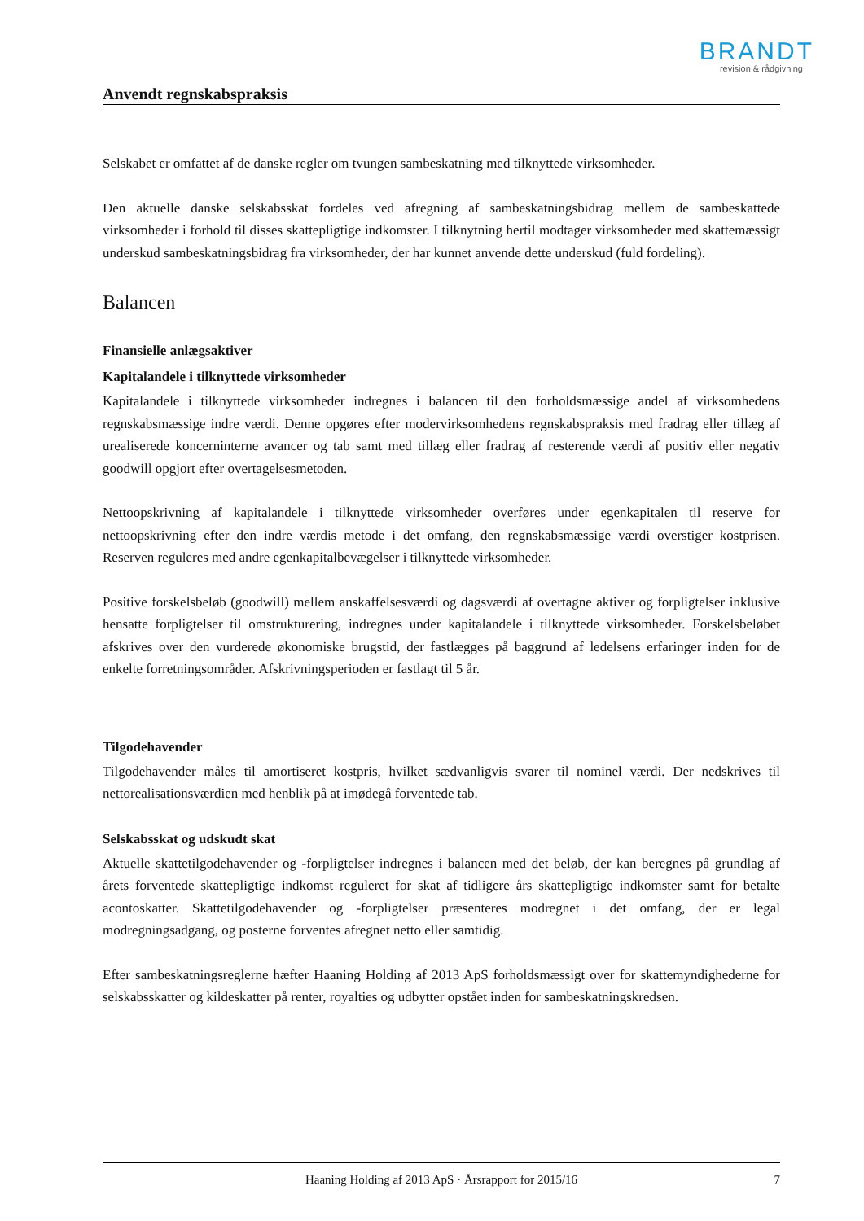BRANDT
revision & rådgivning
Anvendt regnskabspraksis
Selskabet er omfattet af de danske regler om tvungen sambeskatning med tilknyttede virksomheder.
Den aktuelle danske selskabsskat fordeles ved afregning af sambeskatningsbidrag mellem de sambeskattede virksomheder i forhold til disses skattepligtige indkomster. I tilknytning hertil modtager virksomheder med skattemæssigt underskud sambeskatningsbidrag fra virksomheder, der har kunnet anvende dette underskud (fuld fordeling).
Balancen
Finansielle anlægsaktiver
Kapitalandele i tilknyttede virksomheder
Kapitalandele i tilknyttede virksomheder indregnes i balancen til den forholdsmæssige andel af virksomhedens regnskabsmæssige indre værdi. Denne opgøres efter modervirksomhedens regnskabspraksis med fradrag eller tillæg af urealiserede koncerninterne avancer og tab samt med tillæg eller fradrag af resterende værdi af positiv eller negativ goodwill opgjort efter overtagelsesmetoden.
Nettoopskrivning af kapitalandele i tilknyttede virksomheder overføres under egenkapitalen til reserve for nettoopskrivning efter den indre værdis metode i det omfang, den regnskabsmæssige værdi overstiger kostprisen. Reserven reguleres med andre egenkapitalbevægelser i tilknyttede virksomheder.
Positive forskelsbeløb (goodwill) mellem anskaffelsesværdi og dagsværdi af overtagne aktiver og forpligtelser inklusive hensatte forpligtelser til omstrukturering, indregnes under kapitalandele i tilknyttede virksomheder. Forskelsbeløbet afskrives over den vurderede økonomiske brugstid, der fastlægges på baggrund af ledelsens erfaringer inden for de enkelte forretningsområder. Afskrivningsperioden er fastlagt til 5 år.
Tilgodehavender
Tilgodehavender måles til amortiseret kostpris, hvilket sædvanligvis svarer til nominel værdi. Der nedskrives til nettorealisationsværdien med henblik på at imødegå forventede tab.
Selskabsskat og udskudt skat
Aktuelle skattetilgodehavender og -forpligtelser indregnes i balancen med det beløb, der kan beregnes på grundlag af årets forventede skattepligtige indkomst reguleret for skat af tidligere års skattepligtige indkomster samt for betalte acontoskatter. Skattetilgodehavender og -forpligtelser præsenteres modregnet i det omfang, der er legal modregningsadgang, og posterne forventes afregnet netto eller samtidig.
Efter sambeskatningsreglerne hæfter Haaning Holding af 2013 ApS forholdsmæssigt over for skattemyndighederne for selskabsskatter og kildeskatter på renter, royalties og udbytter opstået inden for sambeskatningskredsen.
Haaning Holding af 2013 ApS · Årsrapport for 2015/16 7